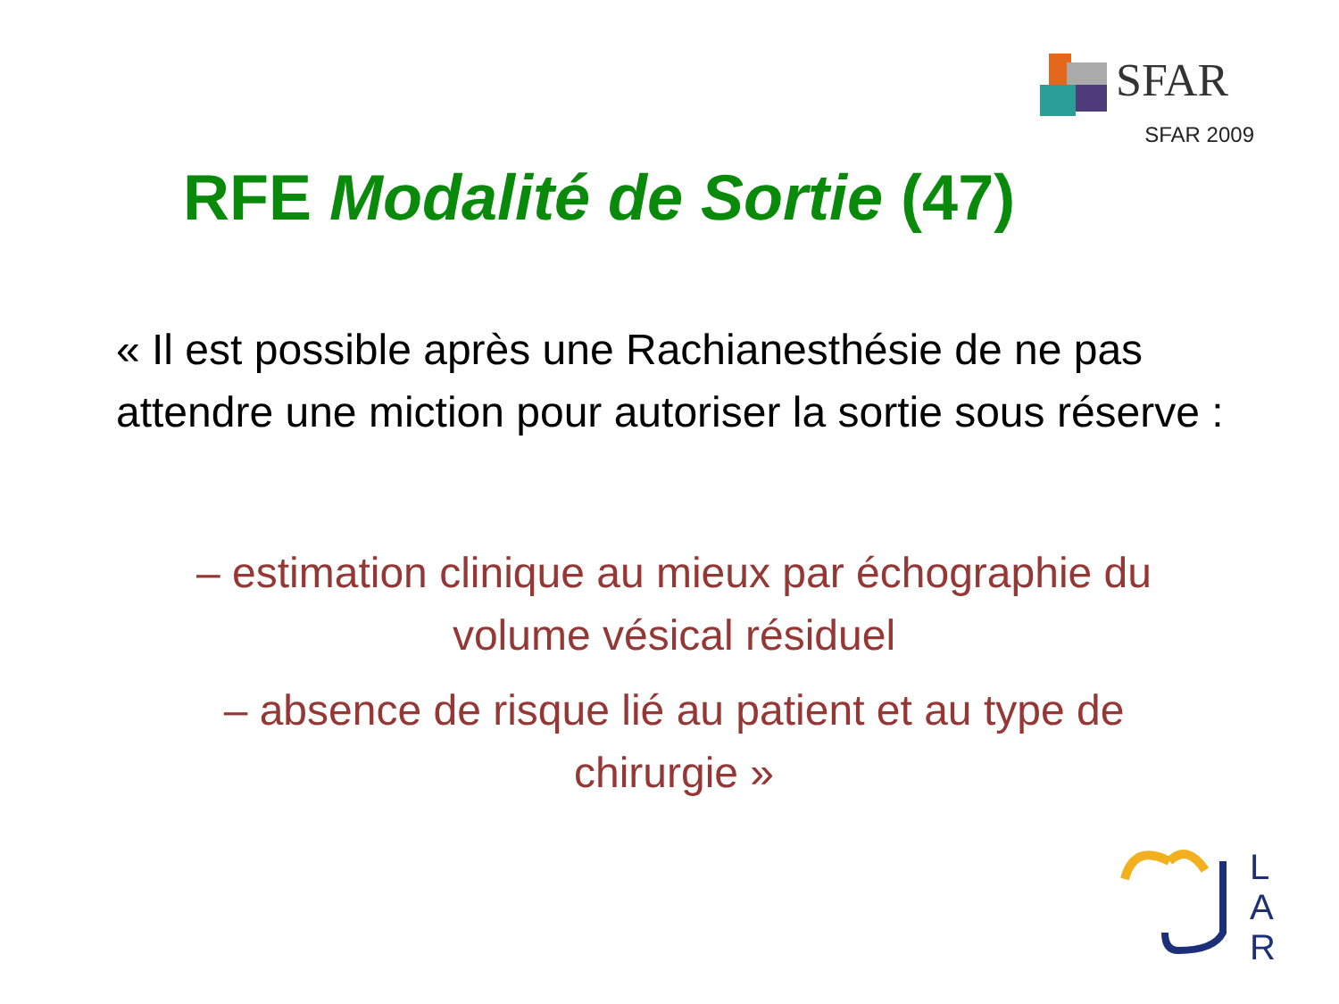SFAR
SFAR 2009
RFE Modalité de Sortie (47)
« Il est possible après une Rachianesthésie de ne pas attendre une miction pour autoriser la sortie sous réserve :
– estimation clinique au mieux par échographie du volume vésical résiduel
– absence de risque lié au patient et au type de chirurgie »
L
A
R